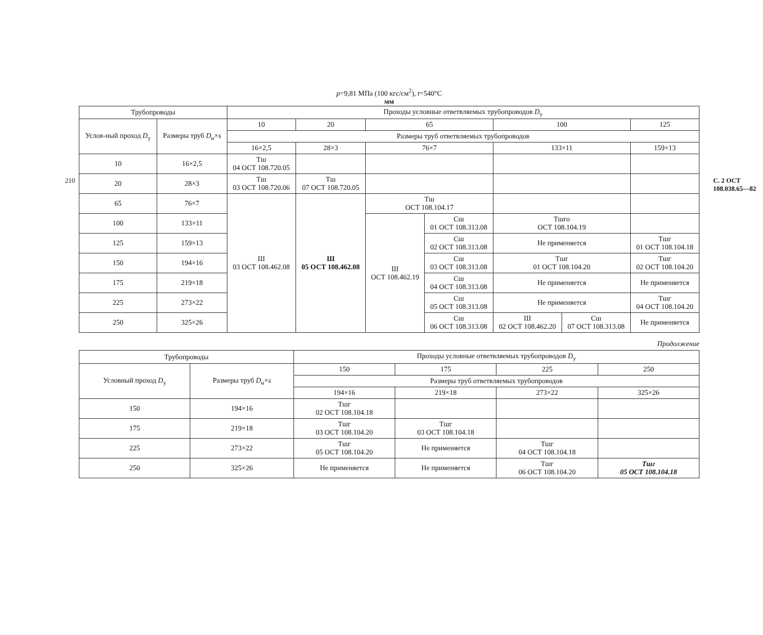210 С. 2 ОСТ 108.038.65—82
p=9,81 МПа (100 кгс/см<sup>2</sup>), t=540°C
мм
| Трубопроводы | | Проходы условные ответвляемых трубопроводов D<sub>у</sub> | | | | | | |
| --- | --- | --- | --- | --- | --- | --- | --- | --- |
| Услов-ный проход D<sub>у</sub> | Размеры труб D<sub>н</sub>× s | 10 | 20 | 65 | | 100 | | 125 |
| | | Размеры труб ответвляемых трубопроводов | | | | | | |
| | | 16×2,5 | 28×3 | 76×7 | | 133×11 | | 159×13 |
| 10 | 16×2,5 | Тш 04 ОСТ 108.720.05 | | | | | | |
| 20 | 28×3 | Тш 03 ОСТ 108.720.06 | Тш 07 ОСТ 108.720.05 | | | | | |
| 65 | 76×7 | Ш 03 ОСТ 108.462.08 | Ш 05 ОСТ 108.462.08 | Тш ОСТ 108.104.17 | | | | |
| 100 | 133×11 | | | Ш ОСТ 108.462.19 | Сш 01 ОСТ 108.313.08 | Тшго ОСТ 108.104.19 | | |
| 125 | 159×13 | | | | Сш 02 ОСТ 108.313.08 | Не применяется | | Тшг 01 ОСТ 108.104.18 |
| 150 | 194×16 | | | | Сш 03 ОСТ 108.313.08 | Тшг 01 ОСТ 108.104.20 | | Тшг 02 ОСТ 108.104.20 |
| 175 | 219×18 | | | | Сш 04 ОСТ 108.313.08 | Не применяется | | Не применяется |
| 225 | 273×22 | | | | Сш 05 ОСТ 108.313.08 | Не применяется | | Тшг 04 ОСТ 108.104.20 |
| 250 | 325×26 | | | | Сш 06 ОСТ 108.313.08 | Ш 02 ОСТ 108.462.20 | Сш 07 ОСТ 108.313.08 | Не применяется |
Продолжение
| Трубопроводы | | Проходы условные ответвляемых трубопроводов D<sub>у</sub> | | | |
| --- | --- | --- | --- | --- | --- |
| Условный проход D<sub>у</sub> | Размеры труб D<sub>н</sub>× s | 150 | 175 | 225 | 250 |
| | | Размеры труб ответвляемых трубопроводов | | | |
| | | 194×16 | 219×18 | 273×22 | 325×26 |
| 150 | 194×16 | Тшг 02 ОСТ 108.104.18 | | | |
| 175 | 219×18 | Тшг 03 ОСТ 108.104.20 | Тшг 03 ОСТ 108.104.18 | | |
| 225 | 273×22 | Тшг 05 ОСТ 108.104.20 | Не применяется | Тшг 04 ОСТ 108.104.18 | |
| 250 | 325×26 | Не применяется | Не применяется | Тшг 06 ОСТ 108.104.20 | Тшг 05 ОСТ 108.104.18 |